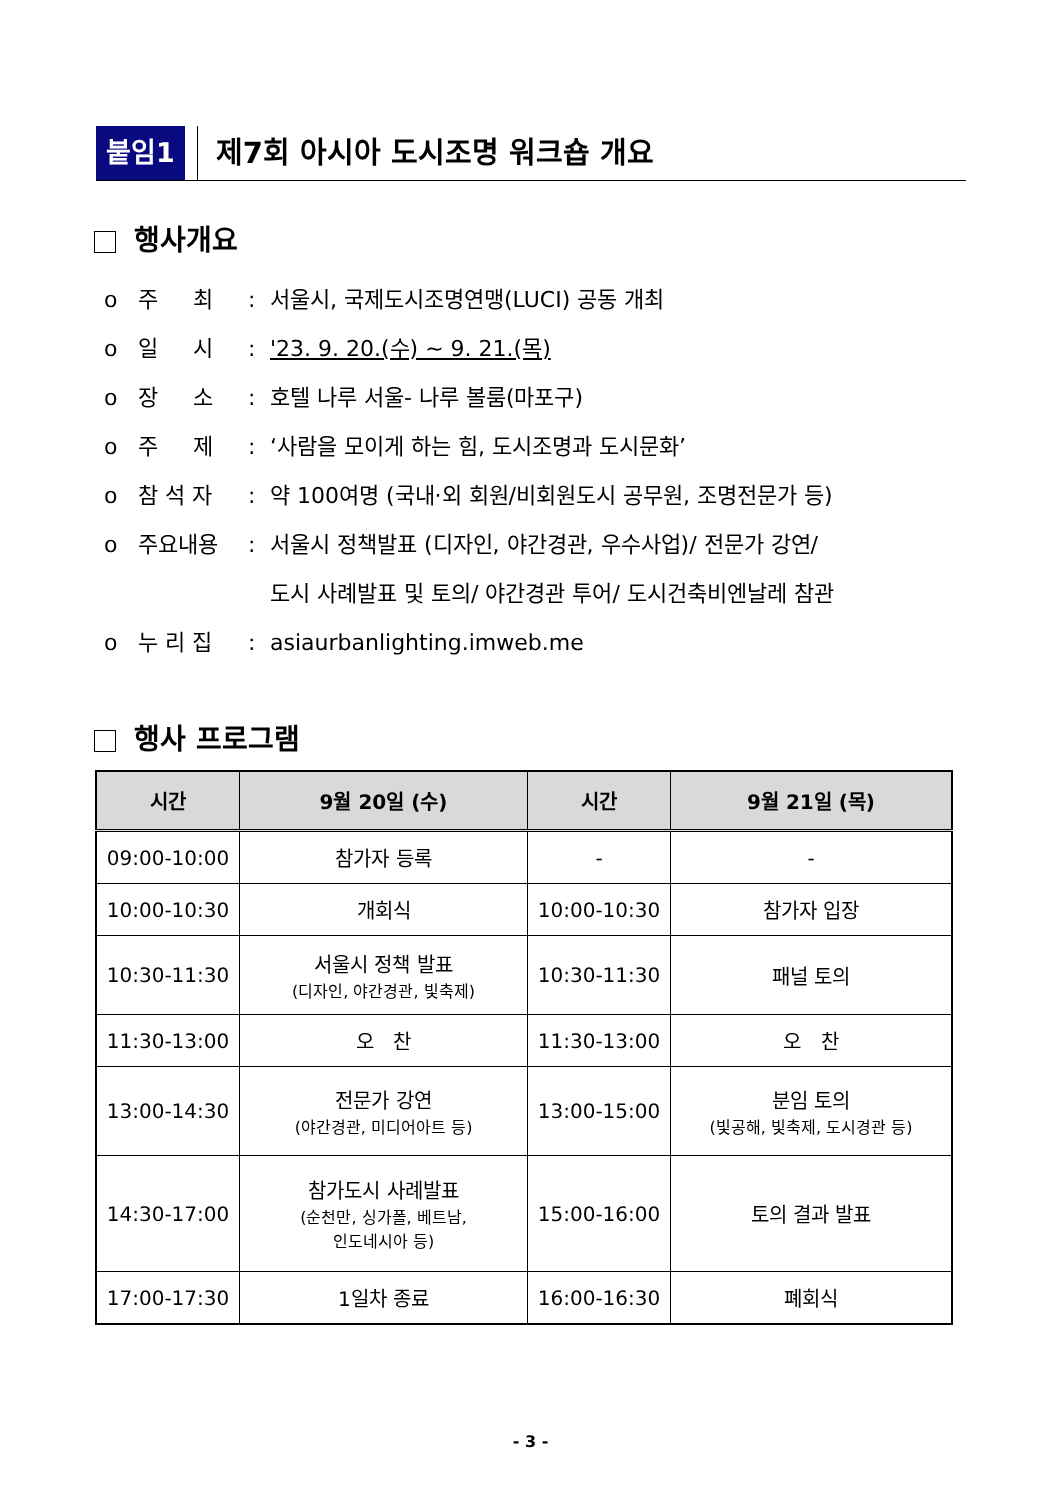붙임1 제7회 아시아 도시조명 워크숍 개요
행사개요
o 주 최: 서울시, 국제도시조명연맹(LUCI) 공동 개최
o 일 시: '23. 9. 20.(수) ~ 9. 21.(목)
o 장 소: 호텔 나루 서울- 나루 볼룸(마포구)
o 주 제: ‘사람을 모이게 하는 힘, 도시조명과 도시문화’
o 참 석 자: 약 100여명 (국내·외 회원/비회원도시 공무원, 조명전문가 등)
o 주요내용: 서울시 정책발표 (디자인, 야간경관, 우수사업)/ 전문가 강연/
도시 사례발표 및 토의/ 야간경관 투어/ 도시건축비엔날레 참관
o 누 리 집: asiaurbanlighting.imweb.me
행사 프로그램
| 시간 | 9월 20일 (수) | 시간 | 9월 21일 (목) |
| --- | --- | --- | --- |
| 09:00-10:00 | 참가자 등록 | - | - |
| 10:00-10:30 | 개회식 | 10:00-10:30 | 참가자 입장 |
| 10:30-11:30 | 서울시 정책 발표 (디자인, 야간경관, 빛축제) | 10:30-11:30 | 패널 토의 |
| 11:30-13:00 | 오 찬 | 11:30-13:00 | 오 찬 |
| 13:00-14:30 | 전문가 강연 (야간경관, 미디어아트 등) | 13:00-15:00 | 분임 토의 (빛공해, 빛축제, 도시경관 등) |
| 14:30-17:00 | 참가도시 사례발표 (순천만, 싱가폴, 베트남, 인도네시아 등) | 15:00-16:00 | 토의 결과 발표 |
| 17:00-17:30 | 1일차 종료 | 16:00-16:30 | 폐회식 |
- 3 -